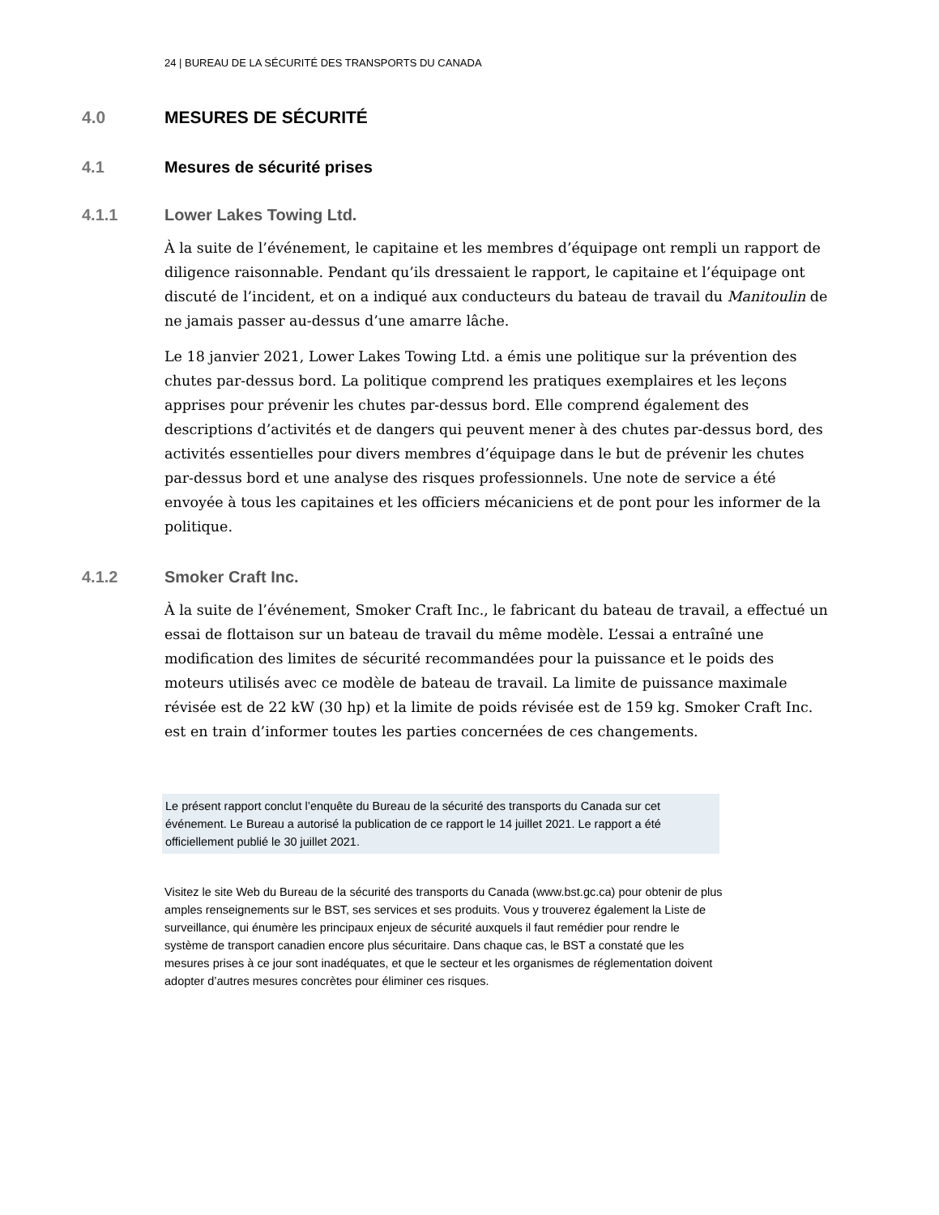24 | BUREAU DE LA SÉCURITÉ DES TRANSPORTS DU CANADA
4.0 MESURES DE SÉCURITÉ
4.1 Mesures de sécurité prises
4.1.1 Lower Lakes Towing Ltd.
À la suite de l’événement, le capitaine et les membres d’équipage ont rempli un rapport de diligence raisonnable. Pendant qu’ils dressaient le rapport, le capitaine et l’équipage ont discuté de l’incident, et on a indiqué aux conducteurs du bateau de travail du Manitoulin de ne jamais passer au-dessus d’une amarre lâche.
Le 18 janvier 2021, Lower Lakes Towing Ltd. a émis une politique sur la prévention des chutes par-dessus bord. La politique comprend les pratiques exemplaires et les leçons apprises pour prévenir les chutes par-dessus bord. Elle comprend également des descriptions d’activités et de dangers qui peuvent mener à des chutes par-dessus bord, des activités essentielles pour divers membres d’équipage dans le but de prévenir les chutes par-dessus bord et une analyse des risques professionnels. Une note de service a été envoyée à tous les capitaines et les officiers mécaniciens et de pont pour les informer de la politique.
4.1.2 Smoker Craft Inc.
À la suite de l’événement, Smoker Craft Inc., le fabricant du bateau de travail, a effectué un essai de flottaison sur un bateau de travail du même modèle. L’essai a entraîné une modification des limites de sécurité recommandées pour la puissance et le poids des moteurs utilisés avec ce modèle de bateau de travail. La limite de puissance maximale révisée est de 22 kW (30 hp) et la limite de poids révisée est de 159 kg. Smoker Craft Inc. est en train d’informer toutes les parties concernées de ces changements.
Le présent rapport conclut l’enquête du Bureau de la sécurité des transports du Canada sur cet événement. Le Bureau a autorisé la publication de ce rapport le 14 juillet 2021. Le rapport a été officiellement publié le 30 juillet 2021.
Visitez le site Web du Bureau de la sécurité des transports du Canada (www.bst.gc.ca) pour obtenir de plus amples renseignements sur le BST, ses services et ses produits. Vous y trouverez également la Liste de surveillance, qui énumère les principaux enjeux de sécurité auxquels il faut remédier pour rendre le système de transport canadien encore plus sécuritaire. Dans chaque cas, le BST a constaté que les mesures prises à ce jour sont inadéquates, et que le secteur et les organismes de réglementation doivent adopter d’autres mesures concrètes pour éliminer ces risques.